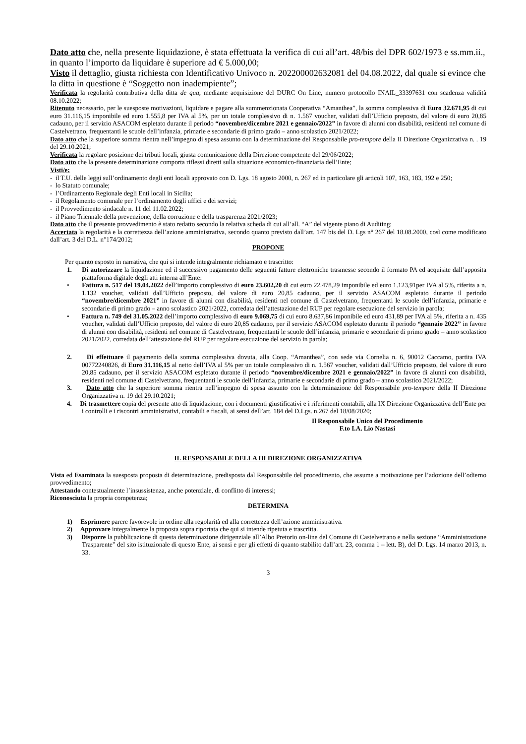Dato atto che, nella presente liquidazione, è stata effettuata la verifica di cui all’art. 48/bis del DPR 602/1973 e ss.mm.ii., in quanto l’importo da liquidare è superiore ad € 5.000,00;
Visto il dettaglio, giusta richiesta con Identificativo Univoco n. 202200002632081 del 04.08.2022, dal quale si evince che la ditta in questione è “Soggetto non inadempiente”;
Verificata la regolarità contributiva della ditta de qua, mediante acquisizione del DURC On Line, numero protocollo INAIL_33397631 con scadenza validità 08.10.2022;
Ritenuto necessario, per le suesposte motivazioni, liquidare e pagare alla summenzionata Cooperativa “Amanthea”, la somma complessiva di Euro 32.671,95 di cui euro 31.116,15 imponibile ed euro 1.555,8 per IVA al 5%, per un totale complessivo di n. 1.567 voucher, validati dall’Ufficio preposto, del valore di euro 20,85 cadauno, per il servizio ASACOM espletato durante il periodo “novembre/dicembre 2021 e gennaio/2022” in favore di alunni con disabilità, residenti nel comune di Castelvetrano, frequentanti le scuole dell’infanzia, primarie e secondarie di primo grado – anno scolastico 2021/2022;
Dato atto che la superiore somma rientra nell’impegno di spesa assunto con la determinazione del Responsabile pro-tempore della II Direzione Organizzativa n. . 19 del 29.10.2021;
Verificata la regolare posizione dei tributi locali, giusta comunicazione della Direzione competente del 29/06/2022;
Dato atto che la presente determinazione comporta riflessi diretti sulla situazione economico-finanziaria dell’Ente;
Visti/e:
- il T.U. delle leggi sull’ordinamento degli enti locali approvato con D. Lgs. 18 agosto 2000, n. 267 ed in particolare gli articoli 107, 163, 183, 192 e 250;
- lo Statuto comunale;
- l’Ordinamento Regionale degli Enti locali in Sicilia;
- il Regolamento comunale per l’ordinamento degli uffici e dei servizi;
- il Provvedimento sindacale n. 11 del 11.02.2022;
- il Piano Triennale della prevenzione, della corruzione e della trasparenza 2021/2023;
Dato atto che il presente provvedimento è stato redatto secondo la relativa scheda di cui all’all. “A” del vigente piano di Auditing;
Accertata la regolarità e la correttezza dell’azione amministrativa, secondo quanto previsto dall’art. 147 bis del D. Lgs n° 267 del 18.08.2000, così come modificato dall’art. 3 del D.L. n°174/2012;
PROPONE
Per quanto esposto in narrativa, che qui si intende integralmente richiamato e trascritto:
1. Di autorizzare la liquidazione ed il successivo pagamento delle seguenti fatture elettroniche trasmesse secondo il formato PA ed acquisite dall’apposita piattaforma digitale degli atti interna all’Ente:
• Fattura n. 517 del 19.04.2022 dell’importo complessivo di euro 23.602,20 di cui euro 22.478,29 imponibile ed euro 1.123,91per IVA al 5%, riferita a n. 1.132 voucher, validati dall’Ufficio preposto, del valore di euro 20,85 cadauno, per il servizio ASACOM espletato durante il periodo “novembre/dicembre 2021” in favore di alunni con disabilità, residenti nel comune di Castelvetrano, frequentanti le scuole dell’infanzia, primarie e secondarie di primo grado – anno scolastico 2021/2022, corredata dell’attestazione del RUP per regolare esecuzione del servizio in parola;
• Fattura n. 749 del 31.05.2022 dell’importo complessivo di euro 9.069,75 di cui euro 8.637,86 imponibile ed euro 431,89 per IVA al 5%, riferita a n. 435 voucher, validati dall’Ufficio preposto, del valore di euro 20,85 cadauno, per il servizio ASACOM espletato durante il periodo “gennaio 2022” in favore di alunni con disabilità, residenti nel comune di Castelvetrano, frequentanti le scuole dell’infanzia, primarie e secondarie di primo grado – anno scolastico 2021/2022, corredata dell’attestazione del RUP per regolare esecuzione del servizio in parola;
2. Di effettuare il pagamento della somma complessiva dovuta, alla Coop. “Amanthea”, con sede via Cornelia n. 6, 90012 Caccamo, partita IVA 00772240826, di Euro 31.116,15 al netto dell’IVA al 5% per un totale complessivo di n. 1.567 voucher, validati dall’Ufficio preposto, del valore di euro 20,85 cadauno, per il servizio ASACOM espletato durante il periodo “novembre/dicembre 2021 e gennaio/2022” in favore di alunni con disabilità, residenti nel comune di Castelvetrano, frequentanti le scuole dell’infanzia, primarie e secondarie di primo grado – anno scolastico 2021/2022;
3. Dato atto che la superiore somma rientra nell’impegno di spesa assunto con la determinazione del Responsabile pro-tempore della II Direzione Organizzativa n. 19 del 29.10.2021;
4. Di trasmettere copia del presente atto di liquidazione, con i documenti giustificativi e i riferimenti contabili, alla IX Direzione Organizzativa dell’Ente per i controlli e i riscontri amministrativi, contabili e fiscali, ai sensi dell’art. 184 del D.Lgs. n.267 del 18/08/2020;
Il Responsabile Unico del Procedimento
F.to I.A. Lio Nastasi
IL RESPONSABILE DELLA III DIREZIONE ORGANIZZATIVA
Vista ed Esaminata la suesposta proposta di determinazione, predisposta dal Responsabile del procedimento, che assume a motivazione per l’adozione dell’odierno provvedimento;
Attestando contestualmente l’insussistenza, anche potenziale, di conflitto di interessi;
Riconosciuta la propria competenza;
DETERMINA
1) Esprimere parere favorevole in ordine alla regolarità ed alla correttezza dell’azione amministrativa.
2) Approvare integralmente la proposta sopra riportata che qui si intende ripetuta e trascritta.
3) Disporre la pubblicazione di questa determinazione dirigenziale all’Albo Pretorio on-line del Comune di Castelvetrano e nella sezione “Amministrazione Trasparente” del sito istituzionale di questo Ente, ai sensi e per gli effetti di quanto stabilito dall’art. 23, comma 1 – lett. B), del D. Lgs. 14 marzo 2013, n. 33.
3